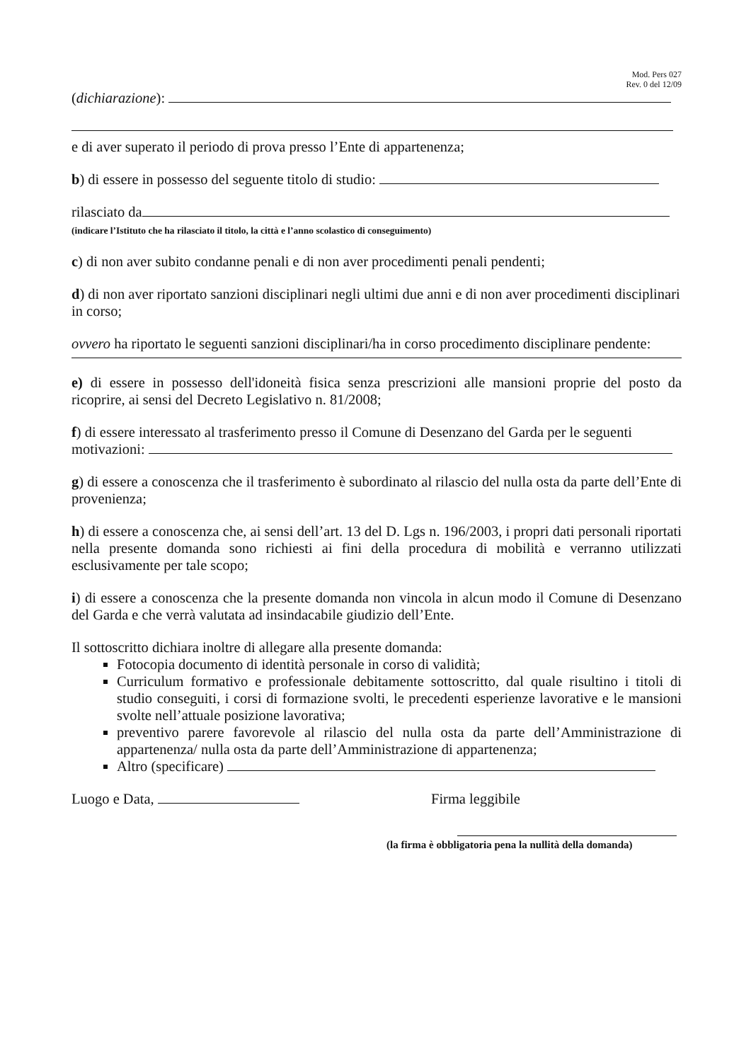Mod. Pers 027
Rev. 0 del 12/09
(dichiarazione):
e di aver superato il periodo di prova presso l’Ente di appartenenza;
b) di essere in possesso del seguente titolo di studio:
rilasciato da
(indicare l’Istituto che ha rilasciato il titolo, la città e l’anno scolastico di conseguimento)
c) di non aver subito condanne penali e di non aver procedimenti penali pendenti;
d) di non aver riportato sanzioni disciplinari negli ultimi due anni e di non aver procedimenti disciplinari in corso;
ovvero ha riportato le seguenti sanzioni disciplinari/ha in corso procedimento disciplinare pendente:
e) di essere in possesso dell'idoneità fisica senza prescrizioni alle mansioni proprie del posto da ricoprire, ai sensi del Decreto Legislativo n. 81/2008;
f) di essere interessato al trasferimento presso il Comune di Desenzano del Garda per le seguenti motivazioni:
g) di essere a conoscenza che il trasferimento è subordinato al rilascio del nulla osta da parte dell’Ente di provenienza;
h) di essere a conoscenza che, ai sensi dell’art. 13 del D. Lgs n. 196/2003, i propri dati personali riportati nella presente domanda sono richiesti ai fini della procedura di mobilità e verranno utilizzati esclusivamente per tale scopo;
i) di essere a conoscenza che la presente domanda non vincola in alcun modo il Comune di Desenzano del Garda e che verrà valutata ad insindacabile giudizio dell’Ente.
Il sottoscritto dichiara inoltre di allegare alla presente domanda:
Fotocopia documento di identità personale in corso di validità;
Curriculum formativo e professionale debitamente sottoscritto, dal quale risultino i titoli di studio conseguiti, i corsi di formazione svolti, le precedenti esperienze lavorative e le mansioni svolte nell’attuale posizione lavorativa;
preventivo parere favorevole al rilascio del nulla osta da parte dell’Amministrazione di appartenenza/ nulla osta da parte dell’Amministrazione di appartenenza;
Altro (specificare)
Luogo e Data, Firma leggibile
(la firma è obbligatoria pena la nullità della domanda)